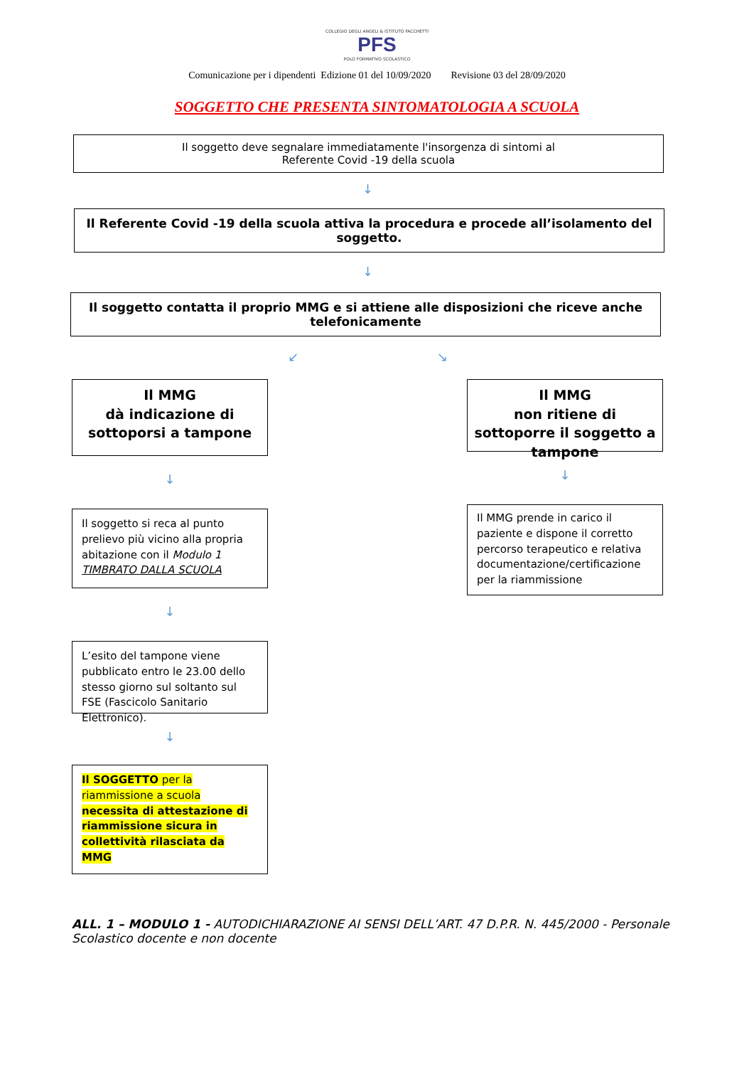COLLEGIO DEGLI ANGELI & ISTITUTO FACCHETTI
PFS
POLO FORMATIVO SCOLASTICO
Comunicazione per i dipendenti Edizione 01 del 10/09/2020 Revisione 03 del 28/09/2020
SOGGETTO CHE PRESENTA SINTOMATOLOGIA A SCUOLA
Il soggetto deve segnalare immediatamente l'insorgenza di sintomi al
Referente Covid -19 della scuola
↓
Il Referente Covid -19 della scuola attiva la procedura e procede all’isolamento del soggetto.
↓
Il soggetto contatta il proprio MMG e si attiene alle disposizioni che riceve anche telefonicamente
↙ ↘
Il MMG
dà indicazione di sottoporsi a tampone
↓
Il soggetto si reca al punto prelievo più vicino alla propria abitazione con il Modulo 1 TIMBRATO DALLA SCUOLA
↓
L’esito del tampone viene pubblicato entro le 23.00 dello stesso giorno sul soltanto sul FSE (Fascicolo Sanitario Elettronico).
↓
Il SOGGETTO per la riammissione a scuola necessita di attestazione di riammissione sicura in collettività rilasciata da MMG
Il MMG
non ritiene di sottoporre il soggetto a tampone
↓
Il MMG prende in carico il paziente e dispone il corretto percorso terapeutico e relativa documentazione/certificazione per la riammissione
ALL. 1 – MODULO 1 - AUTODICHIARAZIONE AI SENSI DELL’ART. 47 D.P.R. N. 445/2000 - Personale Scolastico docente e non docente